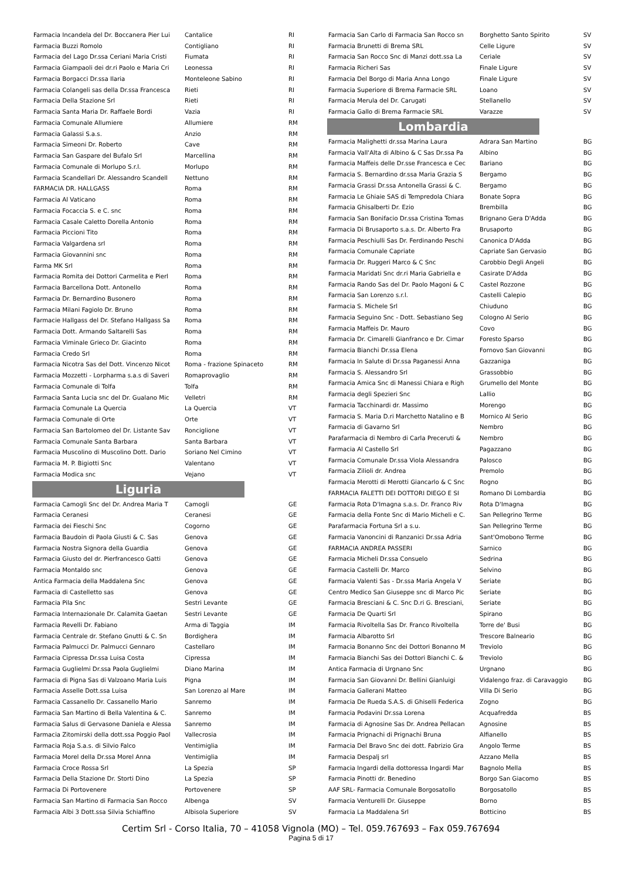| Farmacia Incandela del Dr. Boccanera Pier Lui | Cantalice | RI |
| Farmacia Buzzi Romolo | Contigliano | RI |
| Farmacia del Lago Dr.ssa Ceriani Maria Cristi | Fiumata | RI |
| Farmacia Giampaoli dei dr.ri Paolo e Maria Cri | Leonessa | RI |
| Farmacia Borgacci Dr.ssa Ilaria | Monteleone Sabino | RI |
| Farmacia Colangeli sas della Dr.ssa Francesca | Rieti | RI |
| Farmacia Della Stazione Srl | Rieti | RI |
| Farmacia Santa Maria Dr. Raffaele Bordi | Vazia | RI |
| Farmacia Comunale Allumiere | Allumiere | RM |
| Farmacia Galassi S.a.s. | Anzio | RM |
| Farmacia Simeoni Dr. Roberto | Cave | RM |
| Farmacia San Gaspare del Bufalo Srl | Marcellina | RM |
| Farmacia Comunale di Morlupo S.r.l. | Morlupo | RM |
| Farmacia Scandellari Dr. Alessandro Scandell | Nettuno | RM |
| FARMACIA DR. HALLGASS | Roma | RM |
| Farmacia Al Vaticano | Roma | RM |
| Farmacia Focaccia S. e C. snc | Roma | RM |
| Farmacia Casale Caletto Dorella Antonio | Roma | RM |
| Farmacia Piccioni Tito | Roma | RM |
| Farmacia Valgardena srl | Roma | RM |
| Farmacia Giovannini snc | Roma | RM |
| Farma MK Srl | Roma | RM |
| Farmacia Romita dei Dottori Carmelita e Pierl | Roma | RM |
| Farmacia Barcellona Dott. Antonello | Roma | RM |
| Farmacia Dr. Bernardino Busonero | Roma | RM |
| Farmacia Milani Fagiolo Dr. Bruno | Roma | RM |
| Farmacie Hallgass del Dr. Stefano Hallgass Sa | Roma | RM |
| Farmacia Dott. Armando Saltarelli Sas | Roma | RM |
| Farmacia Viminale Grieco Dr. Giacinto | Roma | RM |
| Farmacia Credo Srl | Roma | RM |
| Farmacia Nicotra Sas del Dott. Vincenzo Nicot | Roma - frazione Spinaceto | RM |
| Farmacia Mozzetti - Lorpharma s.a.s di Saveri | Romaprovaglio | RM |
| Farmacia Comunale di Tolfa | Tolfa | RM |
| Farmacia Santa Lucia snc del Dr. Gualano Mic | Velletri | RM |
| Farmacia Comunale La Quercia | La Quercia | VT |
| Farmacia Comunale di Orte | Orte | VT |
| Farmacia San Bartolomeo del Dr. Listante Sav | Ronciglione | VT |
| Farmacia Comunale Santa Barbara | Santa Barbara | VT |
| Farmacia Muscolino di Muscolino Dott. Dario | Soriano Nel Cimino | VT |
| Farmacia M. P. Bigiotti Snc | Valentano | VT |
| Farmacia Modica snc | Vejano | VT |
Liguria
| Farmacia Camogli Snc del Dr. Andrea Maria T | Camogli | GE |
| Farmacia Ceranesi | Ceranesi | GE |
| Farmacia dei Fieschi Snc | Cogorno | GE |
| Farmacia Baudoin di Paola Giusti & C. Sas | Genova | GE |
| Farmacia Nostra Signora della Guardia | Genova | GE |
| Farmacia Giusto del dr. Pierfrancesco Gatti | Genova | GE |
| Farmacia Montaldo snc | Genova | GE |
| Antica Farmacia della Maddalena Snc | Genova | GE |
| Farmacia di Castelletto sas | Genova | GE |
| Farmacia Pila Snc | Sestri Levante | GE |
| Farmacia Internazionale Dr. Calamita Gaetan | Sestri Levante | GE |
| Farmacia Revelli Dr. Fabiano | Arma di Taggia | IM |
| Farmacia Centrale dr. Stefano Gnutti & C. Sn | Bordighera | IM |
| Farmacia Palmucci Dr. Palmucci Gennaro | Castellaro | IM |
| Farmacia Cipressa Dr.ssa Luisa Costa | Cipressa | IM |
| Farmacia Guglielmi Dr.ssa Paola Guglielmi | Diano Marina | IM |
| Farmacia di Pigna Sas di Valzoano Maria Luis | Pigna | IM |
| Farmacia Asselle Dott.ssa Luisa | San Lorenzo al Mare | IM |
| Farmacia Cassanello Dr. Cassanello Mario | Sanremo | IM |
| Farmacia San Martino di Bella Valentina & C. | Sanremo | IM |
| Farmacia Salus di Gervasone Daniela e Alessa | Sanremo | IM |
| Farmacia Zitomirski della dott.ssa Poggio Paol | Vallecrosia | IM |
| Farmacia Roja S.a.s. di Silvio Falco | Ventimiglia | IM |
| Farmacia Morel della Dr.ssa Morel Anna | Ventimiglia | IM |
| Farmacia Croce Rossa Srl | La Spezia | SP |
| Farmacia Della Stazione Dr. Storti Dino | La Spezia | SP |
| Farmacia Di Portovenere | Portovenere | SP |
| Farmacia San Martino di Farmacia San Rocco | Albenga | SV |
| Farmacia Albi 3 Dott.ssa Silvia Schiaffino | Albisola Superiore | SV |
| Farmacia San Carlo di Farmacia San Rocco sn | Borghetto Santo Spirito | SV |
| Farmacia Brunetti di Brema SRL | Celle Ligure | SV |
| Farmacia San Rocco Snc di Manzi dott.ssa La | Ceriale | SV |
| Farmacia Richeri Sas | Finale Ligure | SV |
| Farmacia Del Borgo di Maria Anna Longo | Finale Ligure | SV |
| Farmacia Superiore di Brema Farmacie SRL | Loano | SV |
| Farmacia Merula del Dr. Carugati | Stellanello | SV |
| Farmacia Gallo di Brema Farmacie SRL | Varazze | SV |
Lombardia
| Farmacia Malighetti dr.ssa Marina Laura | Adrara San Martino | BG |
| Farmacia Vall'Alta di Albino & C Sas Dr.ssa Pa | Albino | BG |
| Farmacia Maffeis delle Dr.sse Francesca e Cec | Bariano | BG |
| Farmacia S. Bernardino dr.ssa Maria Grazia S | Bergamo | BG |
| Farmacia Grassi Dr.ssa Antonella Grassi & C. | Bergamo | BG |
| Farmacia Le Ghiaie SAS di Tempredola Chiara | Bonate Sopra | BG |
| Farmacia Ghisalberti Dr. Ezio | Brembilla | BG |
| Farmacia San Bonifacio Dr.ssa Cristina Tomas | Brignano Gera D'Adda | BG |
| Farmacia Di Brusaporto s.a.s. Dr. Alberto Fra | Brusaporto | BG |
| Farmacia Peschiulli Sas Dr. Ferdinando Peschi | Canonica D'Adda | BG |
| Farmacia Comunale Capriate | Capriate San Gervasio | BG |
| Farmacia Dr. Ruggeri Marco & C Snc | Carobbio Degli Angeli | BG |
| Farmacia Maridati Snc dr.ri Maria Gabriella e | Casirate D'Adda | BG |
| Farmacia Rando Sas del Dr. Paolo Magoni & C | Castel Rozzone | BG |
| Farmacia San Lorenzo s.r.l. | Castelli Calepio | BG |
| Farmacia S. Michele Srl | Chiuduno | BG |
| Farmacia Seguino Snc - Dott. Sebastiano Seg | Cologno Al Serio | BG |
| Farmacia Maffeis Dr. Mauro | Covo | BG |
| Farmacia Dr. Cimarelli Gianfranco e Dr. Cimar | Foresto Sparso | BG |
| Farmacia Bianchi Dr.ssa Elena | Fornovo San Giovanni | BG |
| Farmacia In Salute di Dr.ssa Paganessi Anna | Gazzaniga | BG |
| Farmacia S. Alessandro Srl | Grassobbio | BG |
| Farmacia Amica Snc di Manessi Chiara e Righ | Grumello del Monte | BG |
| Farmacia degli Spezieri Snc | Lallio | BG |
| Farmacia Tacchinardi dr. Massimo | Morengo | BG |
| Farmacia S. Maria D.ri Marchetto Natalino e B | Mornico Al Serio | BG |
| Farmacia di Gavarno Srl | Nembro | BG |
| Parafarmacia di Nembro di Carla Preceruti & | Nembro | BG |
| Farmacia Al Castello Srl | Pagazzano | BG |
| Farmacia Comunale Dr.ssa Viola Alessandra | Palosco | BG |
| Farmacia Zilioli dr. Andrea | Premolo | BG |
| Farmacia Merotti di Merotti Giancarlo & C Snc | Rogno | BG |
| FARMACIA FALETTI DEI DOTTORI DIEGO E SI | Romano Di Lombardia | BG |
| Farmacia Rota D'Imagna s.a.s. Dr. Franco Riv | Rota D'Imagna | BG |
| Farmacia della Fonte Snc di Mario Micheli e C. | San Pellegrino Terme | BG |
| Parafarmacia Fortuna Srl a s.u. | San Pellegrino Terme | BG |
| Farmacia Vanoncini di Ranzanici Dr.ssa Adria | Sant'Omobono Terme | BG |
| FARMACIA ANDREA PASSERI | Sarnico | BG |
| Farmacia Micheli Dr.ssa Consuelo | Sedrina | BG |
| Farmacia Castelli Dr. Marco | Selvino | BG |
| Farmacia Valenti Sas - Dr.ssa Maria Angela V | Seriate | BG |
| Centro Medico San Giuseppe snc di Marco Pic | Seriate | BG |
| Farmacia Bresciani & C. Snc D.ri G. Bresciani, | Seriate | BG |
| Farmacia De Quarti Srl | Spirano | BG |
| Farmacia Rivoltella Sas Dr. Franco Rivoltella | Torre de' Busi | BG |
| Farmacia Albarotto Srl | Trescore Balneario | BG |
| Farmacia Bonanno Snc dei Dottori Bonanno M | Treviolo | BG |
| Farmacia Bianchi Sas dei Dottori Bianchi C. & | Treviolo | BG |
| Antica Farmacia di Urgnano Snc | Urgnano | BG |
| Farmacia San Giovanni Dr. Bellini Gianluigi | Vidalengo fraz. di Caravaggio | BG |
| Farmacia Gallerani Matteo | Villa Di Serio | BG |
| Farmacia De Rueda S.A.S. di Ghiselli Federica | Zogno | BG |
| Farmacia Podavini Dr.ssa Lorena | Acquafredda | BS |
| Farmacia di Agnosine Sas Dr. Andrea Pellacan | Agnosine | BS |
| Farmacia Prignachi di Prignachi Bruna | Alfianello | BS |
| Farmacia Del Bravo Snc dei dott. Fabrizio Gra | Angolo Terme | BS |
| Farmacia Despalj srl | Azzano Mella | BS |
| Farmacia Ingardi della dottoressa Ingardi Mar | Bagnolo Mella | BS |
| Farmacia Pinotti dr. Benedino | Borgo San Giacomo | BS |
| AAF SRL- Farmacia Comunale Borgosatollo | Borgosatollo | BS |
| Farmacia Venturelli Dr. Giuseppe | Borno | BS |
| Farmacia La Maddalena Srl | Botticino | BS |
Certim Srl - Corso Italia, 70 – 41058 Vignola (MO) – Tel. 059.767693 – Fax 059.767694
Pagina 5 di 17